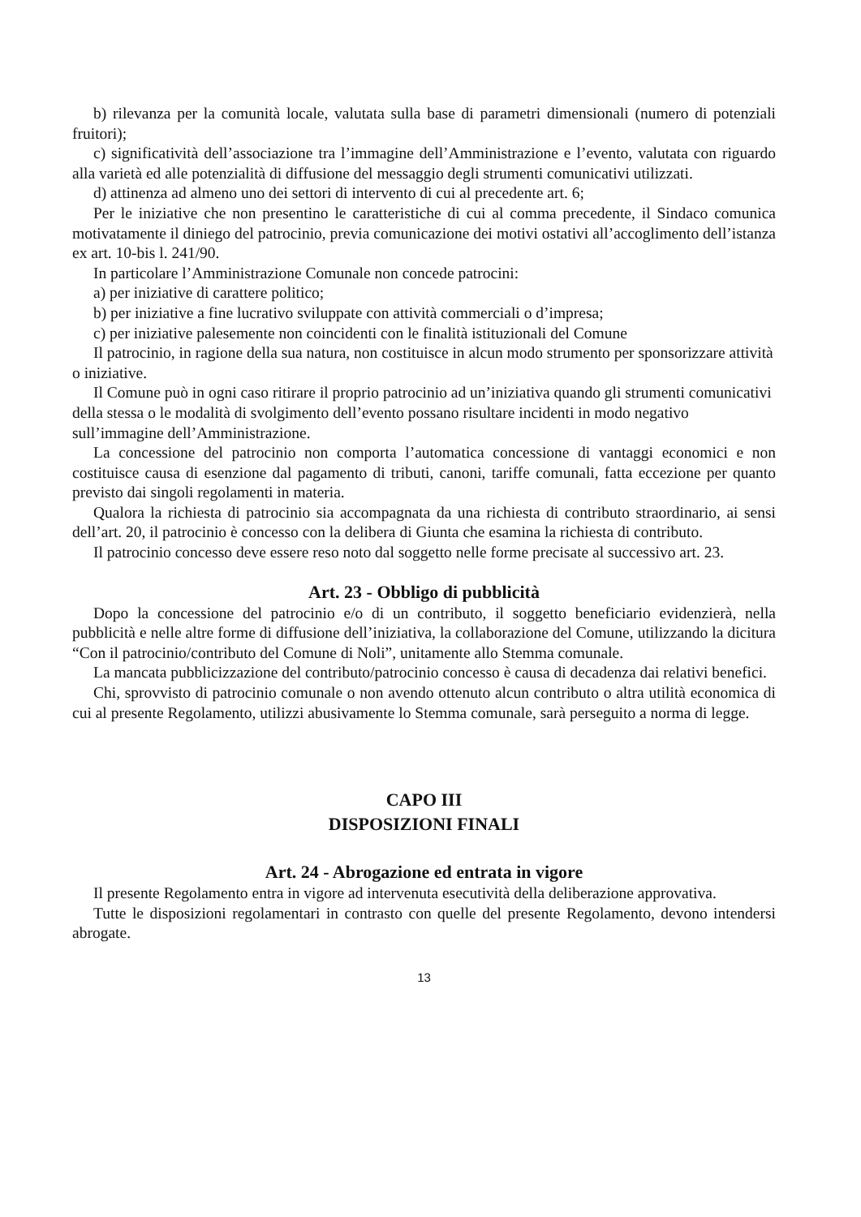b) rilevanza per la comunità locale, valutata sulla base di parametri dimensionali (numero di potenziali fruitori);
c) significatività dell’associazione tra l’immagine dell’Amministrazione e l’evento, valutata con riguardo alla varietà ed alle potenzialità di diffusione del messaggio degli strumenti comunicativi utilizzati.
d) attinenza ad almeno uno dei settori di intervento di cui al precedente art. 6;
Per le iniziative che non presentino le caratteristiche di cui al comma precedente, il Sindaco comunica motivatamente il diniego del patrocinio, previa comunicazione dei motivi ostativi all’accoglimento dell’istanza ex art. 10-bis l. 241/90.
In particolare l’Amministrazione Comunale non concede patrocini:
a) per iniziative di carattere politico;
b) per iniziative a fine lucrativo sviluppate con attività commerciali o d’impresa;
c) per iniziative palesemente non coincidenti con le finalità istituzionali del Comune
Il patrocinio, in ragione della sua natura, non costituisce in alcun modo strumento per sponsorizzare attività o iniziative.
Il Comune può in ogni caso ritirare il proprio patrocinio ad un’iniziativa quando gli strumenti comunicativi della stessa o le modalità di svolgimento dell’evento possano risultare incidenti in modo negativo sull’immagine dell’Amministrazione.
La concessione del patrocinio non comporta l’automatica concessione di vantaggi economici e non costituisce causa di esenzione dal pagamento di tributi, canoni, tariffe comunali, fatta eccezione per quanto previsto dai singoli regolamenti in materia.
Qualora la richiesta di patrocinio sia accompagnata da una richiesta di contributo straordinario, ai sensi dell’art. 20, il patrocinio è concesso con la delibera di Giunta che esamina la richiesta di contributo.
Il patrocinio concesso deve essere reso noto dal soggetto nelle forme precisate al successivo art. 23.
Art. 23 - Obbligo di pubblicità
Dopo la concessione del patrocinio e/o di un contributo, il soggetto beneficiario evidenzierà, nella pubblicità e nelle altre forme di diffusione dell’iniziativa, la collaborazione del Comune, utilizzando la dicitura “Con il patrocinio/contributo del Comune di Noli”, unitamente allo Stemma comunale.
La mancata pubblicizzazione del contributo/patrocinio concesso è causa di decadenza dai relativi benefici.
Chi, sprovvisto di patrocinio comunale o non avendo ottenuto alcun contributo o altra utilità economica di cui al presente Regolamento, utilizzi abusivamente lo Stemma comunale, sarà perseguito a norma di legge.
CAPO III
DISPOSIZIONI FINALI
Art. 24 - Abrogazione ed entrata in vigore
Il presente Regolamento entra in vigore ad intervenuta esecutività della deliberazione approvativa.
Tutte le disposizioni regolamentari in contrasto con quelle del presente Regolamento, devono intendersi abrogate.
13